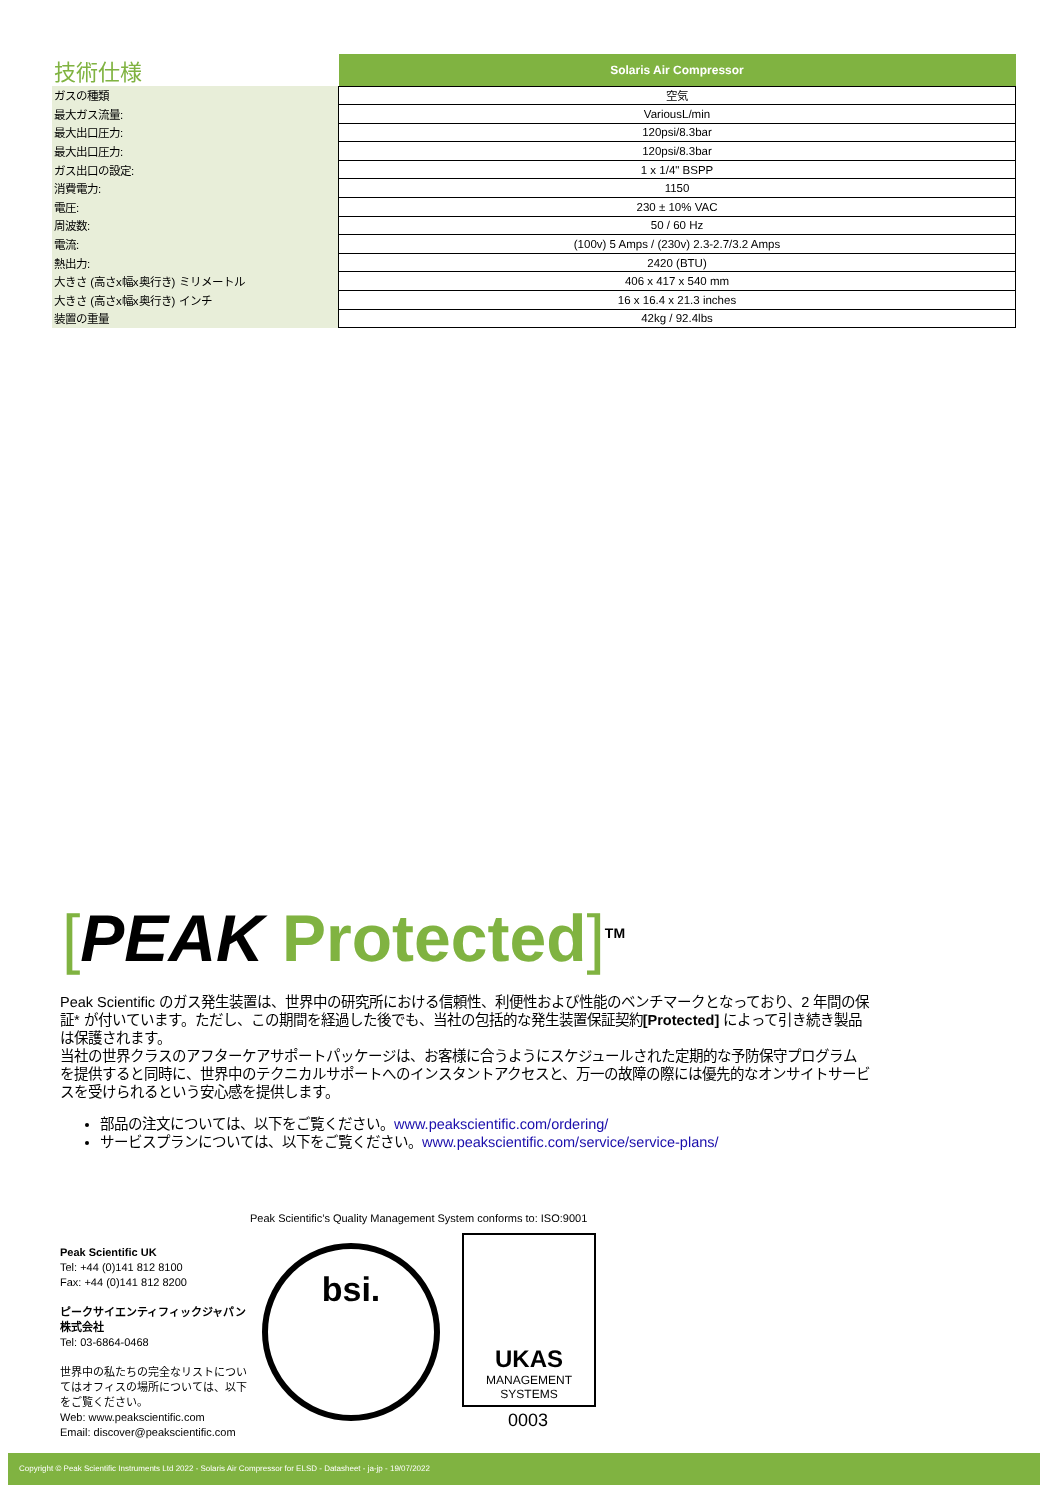| 技術仕様 | Solaris Air Compressor |
| --- | --- |
| ガスの種類 | 空気 |
| 最大ガス流量: | VariousL/min |
| 最大出口圧力: | 120psi/8.3bar |
| 最大出口圧力: | 120psi/8.3bar |
| ガス出口の設定: | 1 x 1/4" BSPP |
| 消費電力: | 1150 |
| 電圧: | 230 ± 10% VAC |
| 周波数: | 50 / 60 Hz |
| 電流: | (100v) 5 Amps / (230v) 2.3-2.7/3.2 Amps |
| 熱出力: | 2420 (BTU) |
| 大きさ (高さx幅x奥行き) ミリメートル | 406 x 417 x 540 mm |
| 大きさ (高さx幅x奥行き) インチ | 16 x 16.4 x 21.3 inches |
| 装置の重量 | 42kg / 92.4lbs |
[PEAK Protected]<sup>TM</sup>
Peak Scientific のガス発生装置は、世界中の研究所における信頼性、利便性および性能のベンチマークとなっており、2 年間の保証* が付いています。ただし、この期間を経過した後でも、当社の包括的な発生装置保証契約[Protected] によって引き続き製品は保護されます。
当社の世界クラスのアフターケアサポートパッケージは、お客様に合うようにスケジュールされた定期的な予防保守プログラムを提供すると同時に、世界中のテクニカルサポートへのインスタントアクセスと、万一の故障の際には優先的なオンサイトサービスを受けられるという安心感を提供します。
部品の注文については、以下をご覧ください。www.peakscientific.com/ordering/
サービスプランについては、以下をご覧ください。www.peakscientific.com/service/service-plans/
Peak Scientific’s Quality Management System conforms to: ISO:9001
Peak Scientific UK
Tel: +44 (0)141 812 8100
Fax: +44 (0)141 812 8200
ピークサイエンティフィックジャパン株式会社
Tel: 03-6864-0468
世界中の私たちの完全なリストについてはオフィスの場所については、以下をご覧ください。
Web: www.peakscientific.com
Email: discover@peakscientific.com
bsi.
UKAS
MANAGEMENT
SYSTEMS
0003
Copyright © Peak Scientific Instruments Ltd 2022 - Solaris Air Compressor for ELSD - Datasheet - ja-jp - 19/07/2022